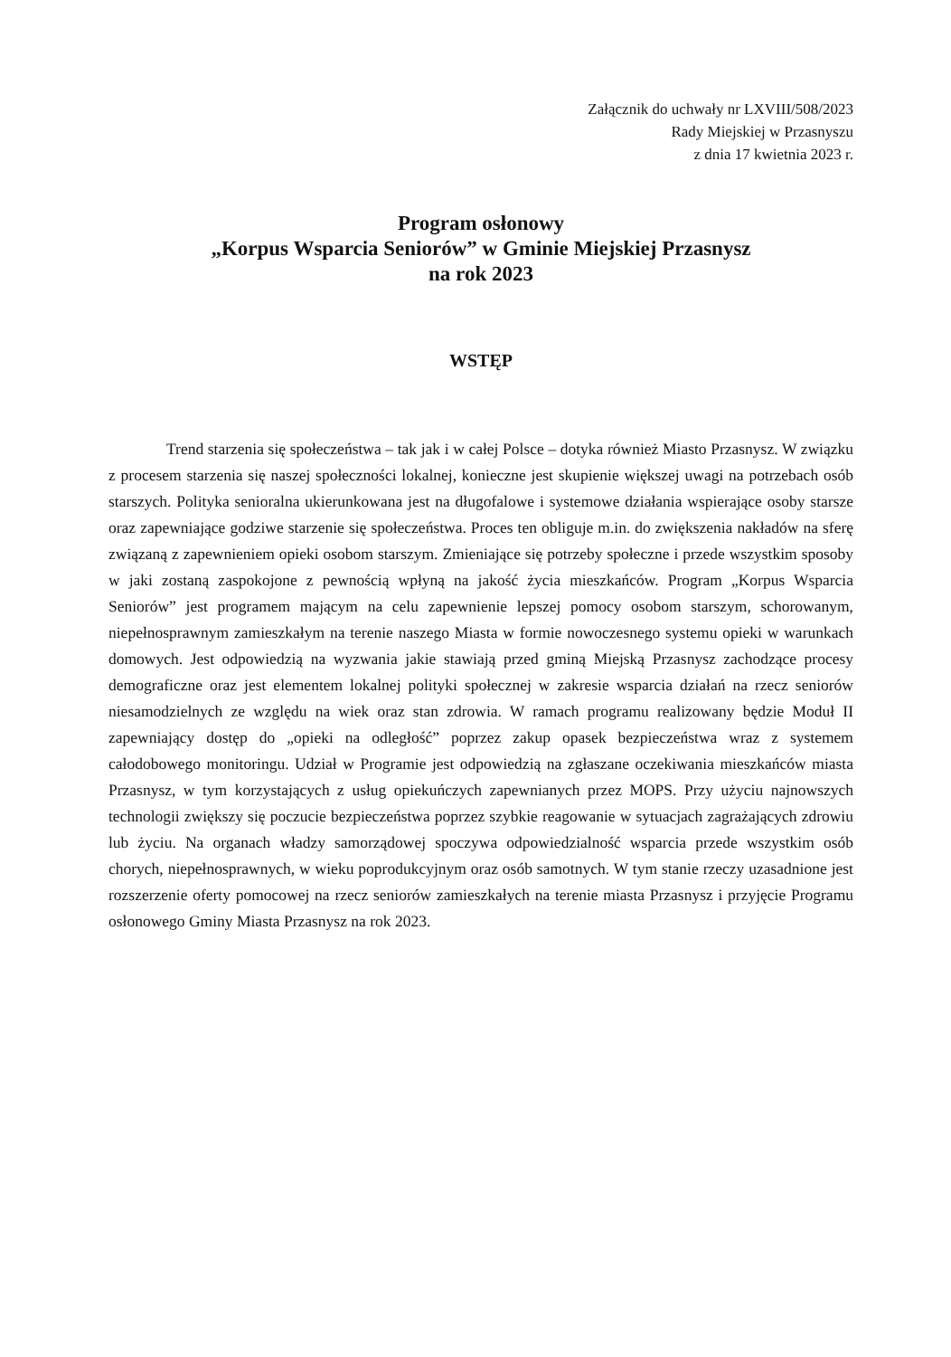Załącznik do uchwały nr LXVIII/508/2023
Rady Miejskiej w Przasnyszu
z dnia 17 kwietnia 2023 r.
Program osłonowy
„Korpus Wsparcia Seniorów” w Gminie Miejskiej Przasnysz
na rok 2023
WSTĘP
Trend starzenia się społeczeństwa – tak jak i w całej Polsce – dotyka również Miasto Przasnysz. W związku z procesem starzenia się naszej społeczności lokalnej, konieczne jest skupienie większej uwagi na potrzebach osób starszych. Polityka senioralna ukierunkowana jest na długofalowe i systemowe działania wspierające osoby starsze oraz zapewniające godziwe starzenie się społeczeństwa. Proces ten obliguje m.in. do zwiększenia nakładów na sferę związaną z zapewnieniem opieki osobom starszym. Zmieniające się potrzeby społeczne i przede wszystkim sposoby w jaki zostaną zaspokojone z pewnością wpłyną na jakość życia mieszkańców. Program „Korpus Wsparcia Seniorów” jest programem mającym na celu zapewnienie lepszej pomocy osobom starszym, schorowanym, niepełnosprawnym zamieszkałym na terenie naszego Miasta w formie nowoczesnego systemu opieki w warunkach domowych. Jest odpowiedzią na wyzwania jakie stawiają przed gminą Miejską Przasnysz zachodzące procesy demograficzne oraz jest elementem lokalnej polityki społecznej w zakresie wsparcia działań na rzecz seniorów niesamodzielnych ze względu na wiek oraz stan zdrowia. W ramach programu realizowany będzie Moduł II zapewniający dostęp do „opieki na odległość” poprzez zakup opasek bezpieczeństwa wraz z systemem całodobowego monitoringu. Udział w Programie jest odpowiedzią na zgłaszane oczekiwania mieszkańców miasta Przasnysz, w tym korzystających z usług opiekuńczych zapewnianych przez MOPS. Przy użyciu najnowszych technologii zwiększy się poczucie bezpieczeństwa poprzez szybkie reagowanie w sytuacjach zagrażających zdrowiu lub życiu. Na organach władzy samorządowej spoczywa odpowiedzialność wsparcia przede wszystkim osób chorych, niepełnosprawnych, w wieku poprodukcyjnym oraz osób samotnych. W tym stanie rzeczy uzasadnione jest rozszerzenie oferty pomocowej na rzecz seniorów zamieszkałych na terenie miasta Przasnysz i przyjęcie Programu osłonowego Gminy Miasta Przasnysz na rok 2023.